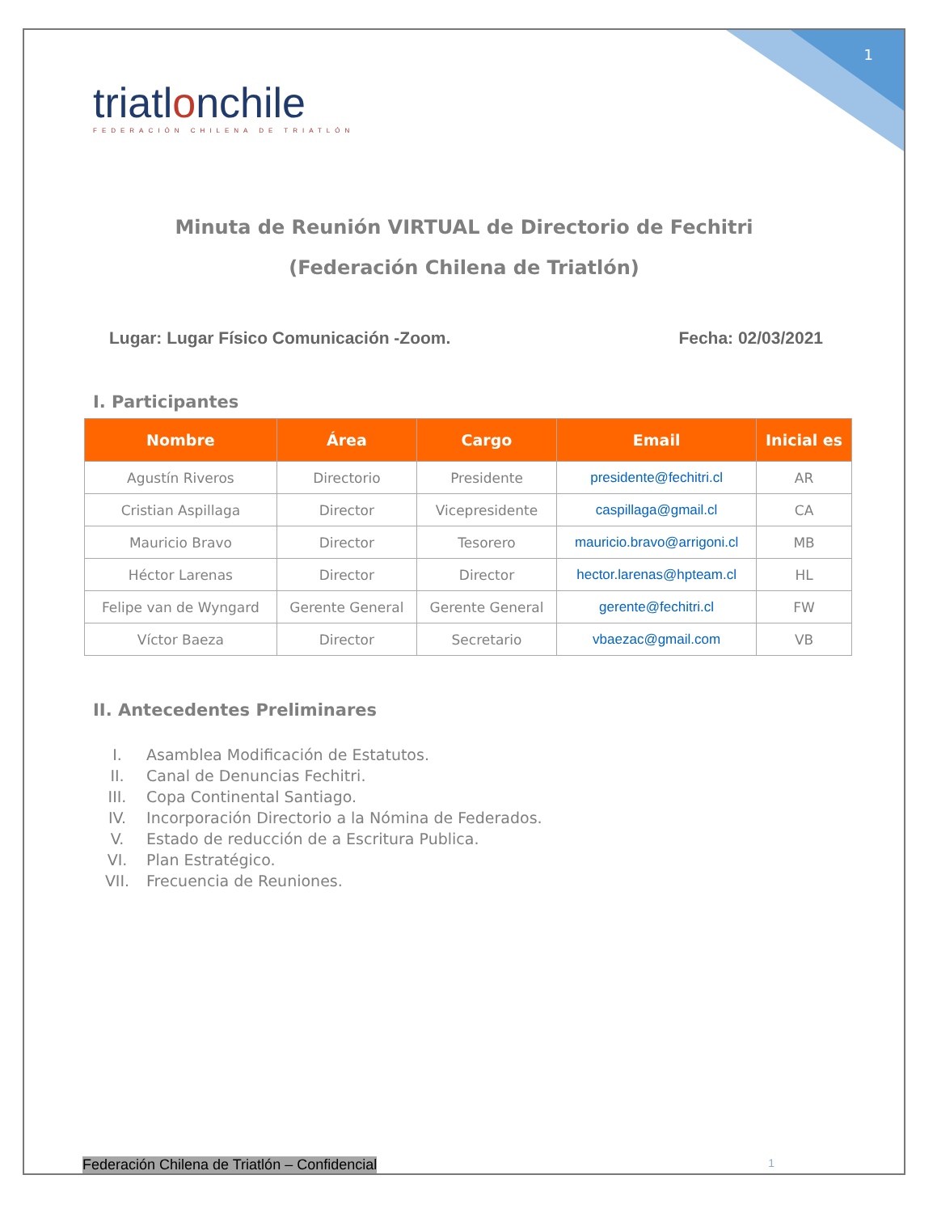1
triatlonchile
FEDERACIÓN CHILENA DE TRIATLÓN
Minuta de Reunión VIRTUAL de Directorio de Fechitri
(Federación Chilena de Triatlón)
Lugar: Lugar Físico Comunicación -Zoom.
Fecha: 02/03/2021
I. Participantes
| Nombre | Área | Cargo | Email | Inicial es |
| --- | --- | --- | --- | --- |
| Agustín Riveros | Directorio | Presidente | presidente@fechitri.cl | AR |
| Cristian Aspillaga | Director | Vicepresidente | caspillaga@gmail.cl | CA |
| Mauricio Bravo | Director | Tesorero | mauricio.bravo@arrigoni.cl | MB |
| Héctor Larenas | Director | Director | hector.larenas@hpteam.cl | HL |
| Felipe van de Wyngard | Gerente General | Gerente General | gerente@fechitri.cl | FW |
| Víctor Baeza | Director | Secretario | vbaezac@gmail.com | VB |
II. Antecedentes Preliminares
I. Asamblea Modificación de Estatutos.
II. Canal de Denuncias Fechitri.
III. Copa Continental Santiago.
IV. Incorporación Directorio a la Nómina de Federados.
V. Estado de reducción de a Escritura Publica.
VI. Plan Estratégico.
VII. Frecuencia de Reuniones.
Federación Chilena de Triatlón – Confidencial 1